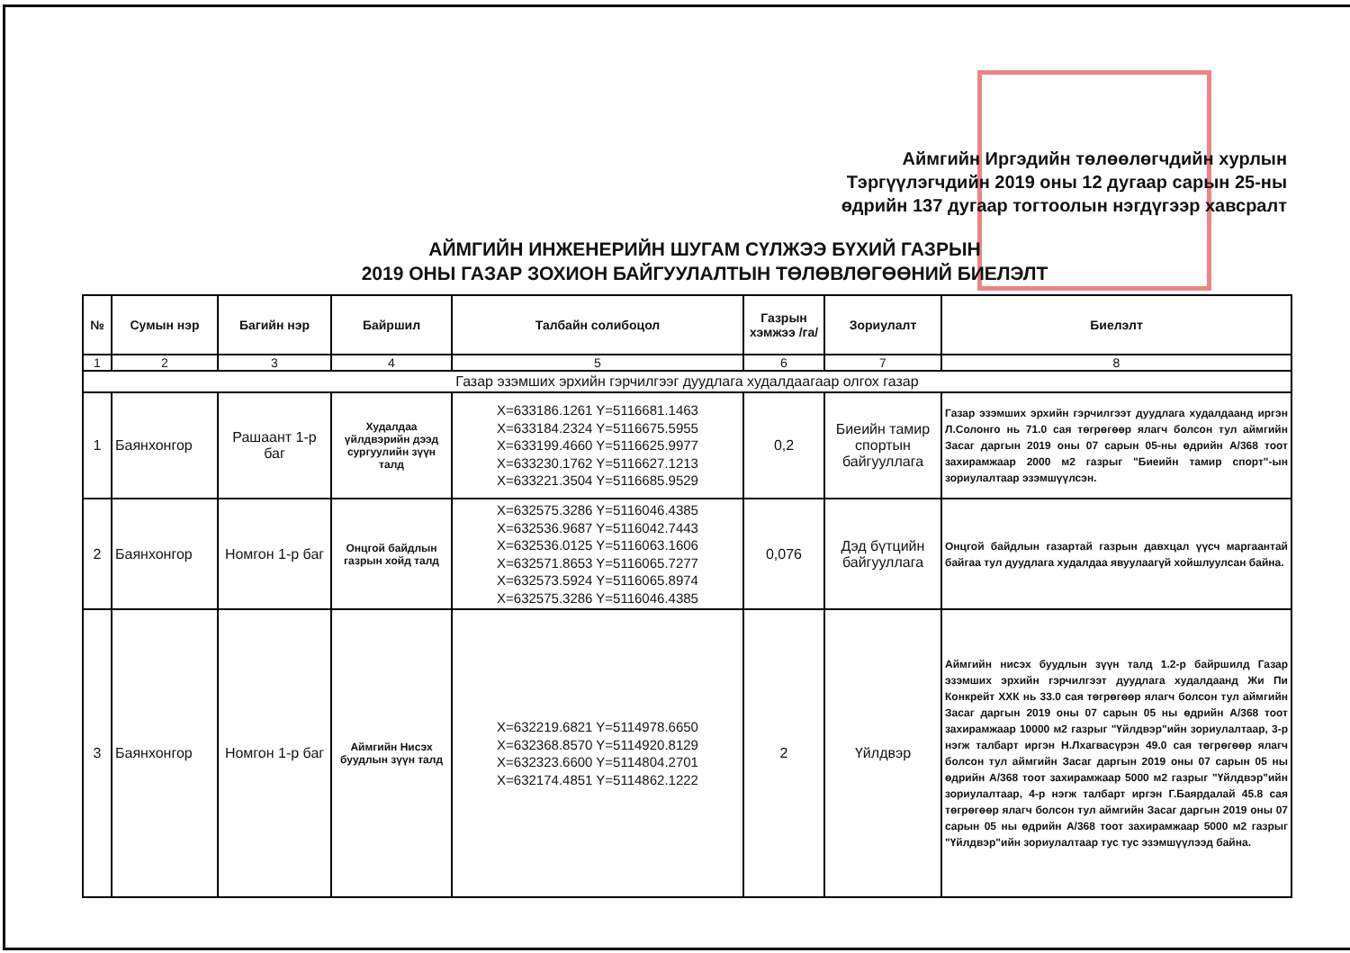Аймгийн Иргэдийн төлөөлөгчдийн хурлын
Тэргүүлэгчдийн 2019 оны 12 дугаар сарын 25-ны
өдрийн 137 дугаар тогтоолын нэгдүгээр хавсралт
АЙМГИЙН ИНЖЕНЕРИЙН ШУГАМ СҮЛЖЭЭ БҮХИЙ ГАЗРЫН
2019 ОНЫ ГАЗАР ЗОХИОН БАЙГУУЛАЛТЫН ТӨЛӨВЛӨГӨӨНИЙ БИЕЛЭЛТ
| № | Сумын нэр | Багийн нэр | Байршил | Талбайн солибоцол | Газрын хэмжээ /га/ | Зориулалт | Биелэлт |
| --- | --- | --- | --- | --- | --- | --- | --- |
| 1 | 2 | 3 | 4 | 5 | 6 | 7 | 8 |
| Газар эзэмших эрхийн гэрчилгээг дуудлага худалдаагаар олгох газар | | | | | | | |
| 1 | Баянхонгор | Рашаант 1-р баг | Худалдаа үйлдвэрийн дээд сургуулийн зүүн талд | X=633186.1261 Y=5116681.1463 X=633184.2324 Y=5116675.5955 X=633199.4660 Y=5116625.9977 X=633230.1762 Y=5116627.1213 X=633221.3504 Y=5116685.9529 | 0,2 | Биеийн тамир спортын байгууллага | Газар эзэмших эрхийн гэрчилгээт дуудлага худалдаанд иргэн Л.Солонго нь 71.0 сая төгрөгөөр ялагч болсон тул аймгийн Засаг даргын 2019 оны 07 сарын 05-ны өдрийн А/368 тоот захирамжаар 2000 м2 газрыг "Биеийн тамир спорт"-ын зориулалтаар эзэмшүүлсэн. |
| 2 | Баянхонгор | Номгон 1-р баг | Онцгой байдлын газрын хойд талд | X=632575.3286 Y=5116046.4385 X=632536.9687 Y=5116042.7443 X=632536.0125 Y=5116063.1606 X=632571.8653 Y=5116065.7277 X=632573.5924 Y=5116065.8974 X=632575.3286 Y=5116046.4385 | 0,076 | Дэд бүтцийн байгууллага | Онцгой байдлын газартай газрын давхцал үүсч маргаантай байгаа тул дуудлага худалдаа явуулаагүй хойшлуулсан байна. |
| 3 | Баянхонгор | Номгон 1-р баг | Аймгийн Нисэх буудлын зүүн талд | X=632219.6821 Y=5114978.6650 X=632368.8570 Y=5114920.8129 X=632323.6600 Y=5114804.2701 X=632174.4851 Y=5114862.1222 | 2 | Үйлдвэр | Аймгийн нисэх буудлын зүүн талд 1.2-р байршилд Газар эзэмших эрхийн гэрчилгээт дуудлага худалдаанд Жи Пи Конкрейт ХХК нь 33.0 сая төгрөгөөр ялагч болсон тул аймгийн Засаг даргын 2019 оны 07 сарын 05 ны өдрийн А/368 тоот захирамжаар 10000 м2 газрыг "Үйлдвэр"ийн зориулалтаар, 3-р нэгж талбарт иргэн Н.Лхагвасүрэн 49.0 сая төгрөгөөр ялагч болсон тул аймгийн Засаг даргын 2019 оны 07 сарын 05 ны өдрийн А/368 тоот захирамжаар 5000 м2 газрыг "Үйлдвэр"ийн зориулалтаар, 4-р нэгж талбарт иргэн Г.Баярдалай 45.8 сая төгрөгөөр ялагч болсон тул аймгийн Засаг даргын 2019 оны 07 сарын 05 ны өдрийн А/368 тоот захирамжаар 5000 м2 газрыг "Үйлдвэр"ийн зориулалтаар тус тус эзэмшүүлээд байна. |